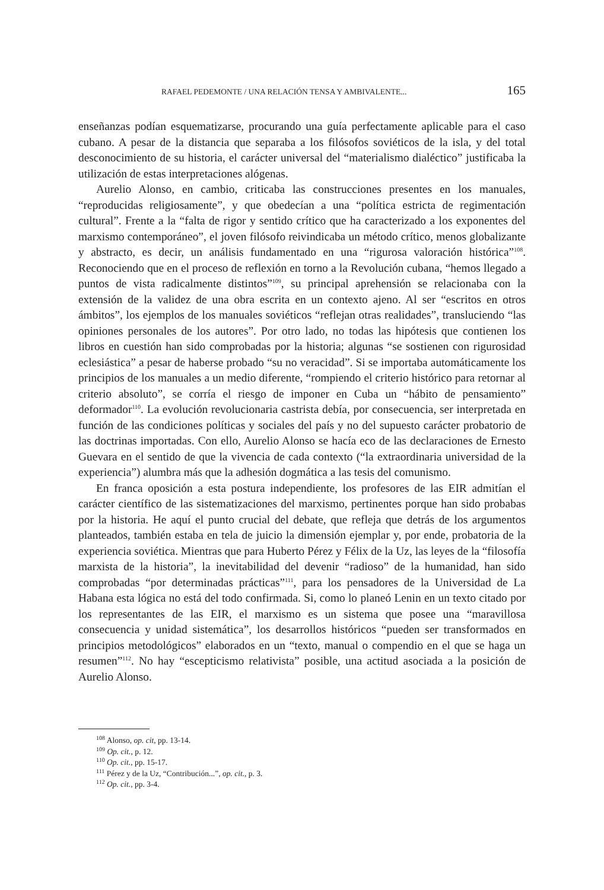RAFAEL PEDEMONTE / UNA RELACIÓN TENSA Y AMBIVALENTE... 165
enseñanzas podían esquematizarse, procurando una guía perfectamente aplicable para el caso cubano. A pesar de la distancia que separaba a los filósofos soviéticos de la isla, y del total desconocimiento de su historia, el carácter universal del “materialismo dialéctico” justificaba la utilización de estas interpretaciones alógenas.
Aurelio Alonso, en cambio, criticaba las construcciones presentes en los manuales, “reproducidas religiosamente”, y que obedecían a una “política estricta de regimentación cultural”. Frente a la “falta de rigor y sentido crítico que ha caracterizado a los exponentes del marxismo contemporáneo”, el joven filósofo reivindicaba un método crítico, menos globalizante y abstracto, es decir, un análisis fundamentado en una “rigurosa valoración histórica”<sup>108</sup>. Reconociendo que en el proceso de reflexión en torno a la Revolución cubana, “hemos llegado a puntos de vista radicalmente distintos”<sup>109</sup>, su principal aprehensión se relacionaba con la extensión de la validez de una obra escrita en un contexto ajeno. Al ser “escritos en otros ámbitos”, los ejemplos de los manuales soviéticos “reflejan otras realidades”, transluciendo “las opiniones personales de los autores”. Por otro lado, no todas las hipótesis que contienen los libros en cuestión han sido comprobadas por la historia; algunas “se sostienen con rigurosidad eclesiástica” a pesar de haberse probado “su no veracidad”. Si se importaba automáticamente los principios de los manuales a un medio diferente, “rompiendo el criterio histórico para retornar al criterio absoluto”, se corría el riesgo de imponer en Cuba un “hábito de pensamiento” deformador<sup>110</sup>. La evolución revolucionaria castrista debía, por consecuencia, ser interpretada en función de las condiciones políticas y sociales del país y no del supuesto carácter probatorio de las doctrinas importadas. Con ello, Aurelio Alonso se hacía eco de las declaraciones de Ernesto Guevara en el sentido de que la vivencia de cada contexto (“la extraordinaria universidad de la experiencia”) alumbra más que la adhesión dogmática a las tesis del comunismo.
En franca oposición a esta postura independiente, los profesores de las EIR admitían el carácter científico de las sistematizaciones del marxismo, pertinentes porque han sido probabas por la historia. He aquí el punto crucial del debate, que refleja que detrás de los argumentos planteados, también estaba en tela de juicio la dimensión ejemplar y, por ende, probatoria de la experiencia soviética. Mientras que para Huberto Pérez y Félix de la Uz, las leyes de la “filosofía marxista de la historia”, la inevitabilidad del devenir “radioso” de la humanidad, han sido comprobadas “por determinadas prácticas”<sup>111</sup>, para los pensadores de la Universidad de La Habana esta lógica no está del todo confirmada. Si, como lo planeó Lenin en un texto citado por los representantes de las EIR, el marxismo es un sistema que posee una “maravillosa consecuencia y unidad sistemática”, los desarrollos históricos “pueden ser transformados en principios metodológicos” elaborados en un “texto, manual o compendio en el que se haga un resumen”<sup>112</sup>. No hay “escepticismo relativista” posible, una actitud asociada a la posición de Aurelio Alonso.
<sup>108</sup> Alonso, op. cit, pp. 13-14.
<sup>109</sup> Op. cit., p. 12.
<sup>110</sup> Op. cit., pp. 15-17.
<sup>111</sup> Pérez y de la Uz, “Contribución...”, op. cit., p. 3.
<sup>112</sup> Op. cit., pp. 3-4.